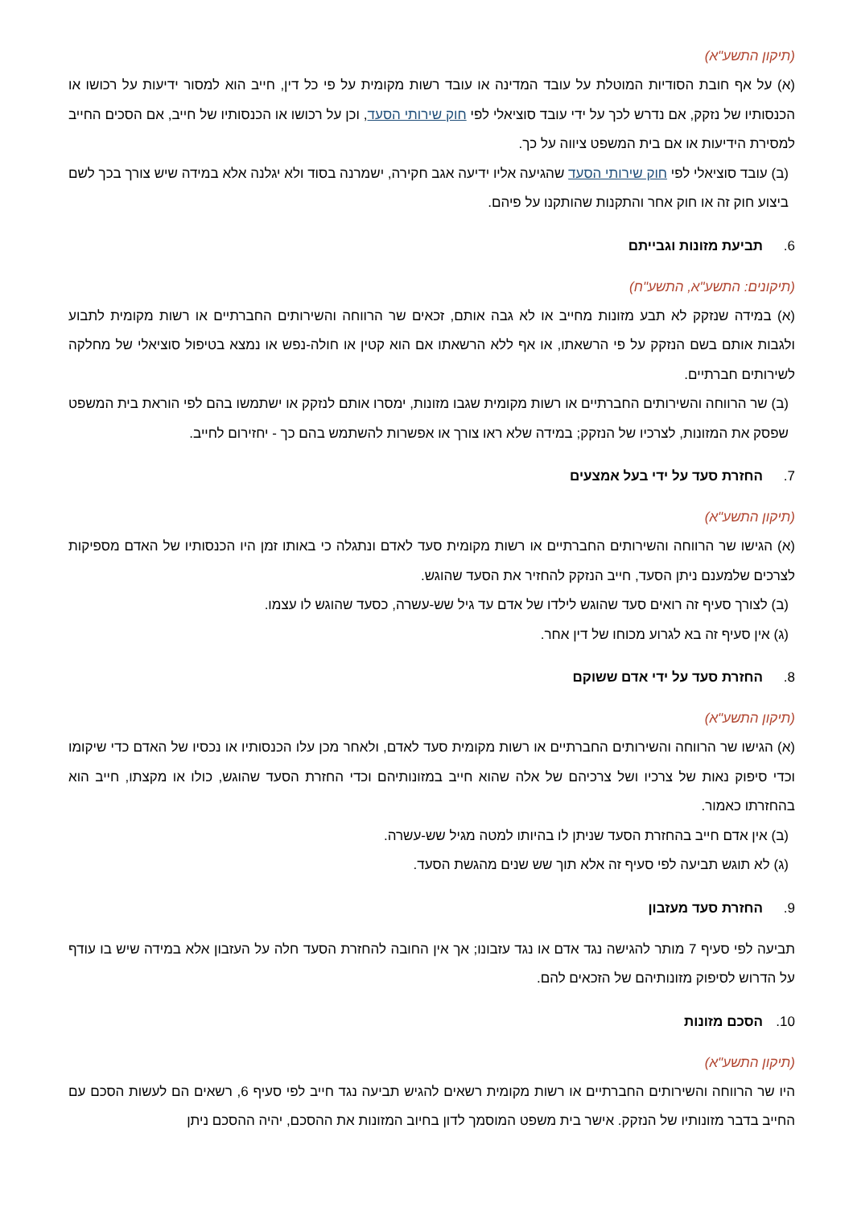(תיקון התשע"א)
(א) על אף חובת הסודיות המוטלת על עובד המדינה או עובד רשות מקומית על פי כל דין, חייב הוא למסור ידיעות על רכושו או הכנסותיו של נזקק, אם נדרש לכך על ידי עובד סוציאלי לפי חוק שירותי הסעד, וכן על רכושו או הכנסותיו של חייב, אם הסכים החייב למסירת הידיעות או אם בית המשפט ציווה על כך.
(ב) עובד סוציאלי לפי חוק שירותי הסעד שהגיעה אליו ידיעה אגב חקירה, ישמרנה בסוד ולא יגלנה אלא במידה שיש צורך בכך לשם ביצוע חוק זה או חוק אחר והתקנות שהותקנו על פיהם.
6. תביעת מזונות וגבייתם
(תיקונים: התשע"א, התשע"ח)
(א) במידה שנזקק לא תבע מזונות מחייב או לא גבה אותם, זכאים שר הרווחה והשירותים החברתיים או רשות מקומית לתבוע ולגבות אותם בשם הנזקק על פי הרשאתו, או אף ללא הרשאתו אם הוא קטין או חולה-נפש או נמצא בטיפול סוציאלי של מחלקה לשירותים חברתיים.
(ב) שר הרווחה והשירותים החברתיים או רשות מקומית שגבו מזונות, ימסרו אותם לנזקק או ישתמשו בהם לפי הוראת בית המשפט שפסק את המזונות, לצרכיו של הנזקק; במידה שלא ראו צורך או אפשרות להשתמש בהם כך - יחזירום לחייב.
7. החזרת סעד על ידי בעל אמצעים
(תיקון התשע"א)
(א) הגישו שר הרווחה והשירותים החברתיים או רשות מקומית סעד לאדם ונתגלה כי באותו זמן היו הכנסותיו של האדם מספיקות לצרכים שלמענם ניתן הסעד, חייב הנזקק להחזיר את הסעד שהוגש.
(ב) לצורך סעיף זה רואים סעד שהוגש לילדו של אדם עד גיל שש-עשרה, כסעד שהוגש לו עצמו.
(ג) אין סעיף זה בא לגרוע מכוחו של דין אחר.
8. החזרת סעד על ידי אדם ששוקם
(תיקון התשע"א)
(א) הגישו שר הרווחה והשירותים החברתיים או רשות מקומית סעד לאדם, ולאחר מכן עלו הכנסותיו או נכסיו של האדם כדי שיקומו וכדי סיפוק נאות של צרכיו ושל צרכיהם של אלה שהוא חייב במזונותיהם וכדי החזרת הסעד שהוגש, כולו או מקצתו, חייב הוא בהחזרתו כאמור.
(ב) אין אדם חייב בהחזרת הסעד שניתן לו בהיותו למטה מגיל שש-עשרה.
(ג) לא תוגש תביעה לפי סעיף זה אלא תוך שש שנים מהגשת הסעד.
9. החזרת סעד מעזבון
תביעה לפי סעיף 7 מותר להגישה נגד אדם או נגד עזבונו; אך אין החובה להחזרת הסעד חלה על העזבון אלא במידה שיש בו עודף על הדרוש לסיפוק מזונותיהם של הזכאים להם.
10. הסכם מזונות
(תיקון התשע"א)
היו שר הרווחה והשירותים החברתיים או רשות מקומית רשאים להגיש תביעה נגד חייב לפי סעיף 6, רשאים הם לעשות הסכם עם החייב בדבר מזונותיו של הנזקק. אישר בית משפט המוסמך לדון בחיוב המזונות את ההסכם, יהיה ההסכם ניתן